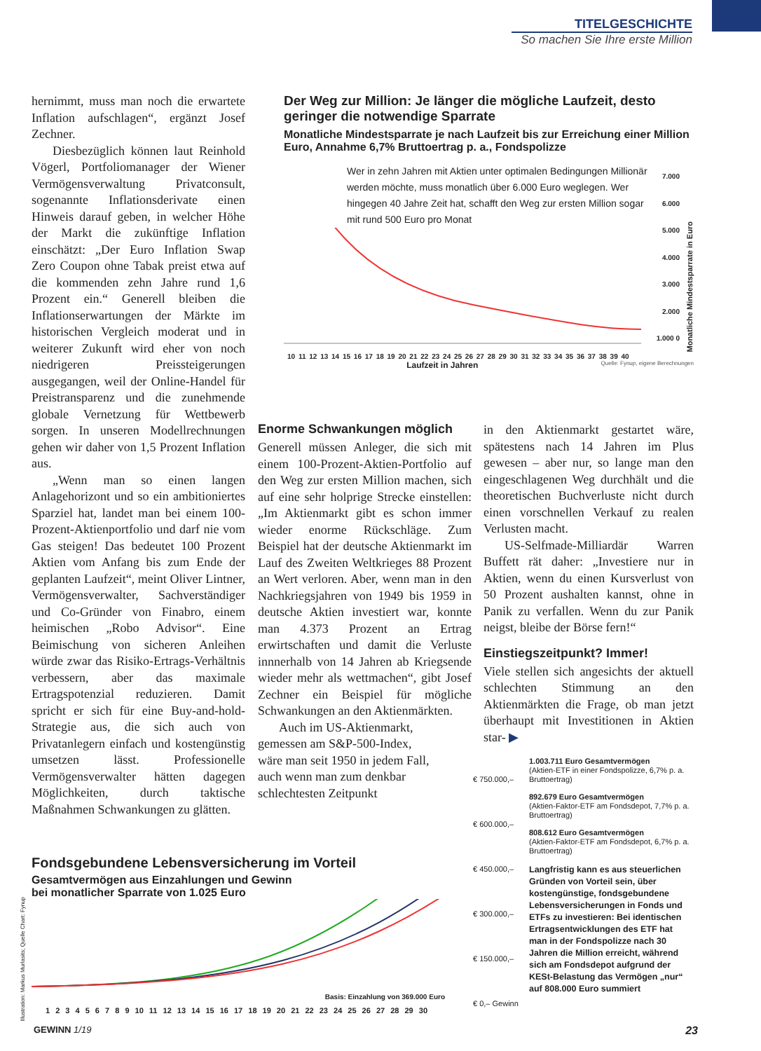TITELGESCHICHTE
So machen Sie Ihre erste Million
hernimmt, muss man noch die erwartete Inflation aufschlagen“, ergänzt Josef Zechner.
Diesbezüglich können laut Reinhold Vögerl, Portfoliomanager der Wiener Vermögensverwaltung Privatconsult, sogenannte Inflationsderivate einen Hinweis darauf geben, in welcher Höhe der Markt die zukünftige Inflation einschätzt: „Der Euro Inflation Swap Zero Coupon ohne Tabak preist etwa auf die kommenden zehn Jahre rund 1,6 Prozent ein.“ Generell bleiben die Inflationserwartungen der Märkte im historischen Vergleich moderat und in weiterer Zukunft wird eher von noch niedrigeren Preissteigerungen ausgegangen, weil der Online-Handel für Preistransparenz und die zunehmende globale Vernetzung für Wettbewerb sorgen. In unseren Modellrechnungen gehen wir daher von 1,5 Prozent Inflation aus.
„Wenn man so einen langen Anlagehorizont und so ein ambitioniertes Sparziel hat, landet man bei einem 100-Prozent-Aktienportfolio und darf nie vom Gas steigen! Das bedeutet 100 Prozent Aktien vom Anfang bis zum Ende der geplanten Laufzeit“, meint Oliver Lintner, Vermögensverwalter, Sachverständiger und Co-Gründer von Finabro, einem heimischen „Robo Advisor“. Eine Beimischung von sicheren Anleihen würde zwar das Risiko-Ertrags-Verhältnis verbessern, aber das maximale Ertragspotenzial reduzieren. Damit spricht er sich für eine Buy-and-hold-Strategie aus, die sich auch von Privatanlegern einfach und kostengünstig umsetzen lässt. Professionelle Vermögensverwalter hätten dagegen Möglichkeiten, durch taktische Maßnahmen Schwankungen zu glätten.
Der Weg zur Million: Je länger die mögliche Laufzeit, desto geringer die notwendige Sparrate
Monatliche Mindestsparrate je nach Laufzeit bis zur Erreichung einer Million Euro, Annahme 6,7% Bruttoertrag p. a., Fondspolizze
Wer in zehn Jahren mit Aktien unter optimalen Bedingungen Millionär werden möchte, muss monatlich über 6.000 Euro weglegen. Wer hingegen 40 Jahre Zeit hat, schafft den Weg zur ersten Million sogar mit rund 500 Euro pro Monat
7.000 6.000 5.000 4.000 3.000 2.000 1.000 0
Monatliche Mindestsparrate in Euro
10 11 12 13 14 15 16 17 18 19 20 21 22 23 24 25 26 27 28 29 30 31 32 33 34 35 36 37 38 39 40
Laufzeit in Jahren Quelle: Fynup, eigene Berechnungen
Enorme Schwankungen möglich
Generell müssen Anleger, die sich mit einem 100-Prozent-Aktien-Portfolio auf den Weg zur ersten Million machen, sich auf eine sehr holprige Strecke einstellen: „Im Aktienmarkt gibt es schon immer wieder enorme Rückschläge. Zum Beispiel hat der deutsche Aktienmarkt im Lauf des Zweiten Weltkrieges 88 Prozent an Wert verloren. Aber, wenn man in den Nachkriegsjahren von 1949 bis 1959 in deutsche Aktien investiert war, konnte man 4.373 Prozent an Ertrag erwirtschaften und damit die Verluste innnerhalb von 14 Jahren ab Kriegsende wieder mehr als wettmachen“, gibt Josef Zechner ein Beispiel für mögliche Schwankungen an den Aktienmärkten.
Auch im US-Aktienmarkt, gemessen am S&P-500-Index, wäre man seit 1950 in jedem Fall, auch wenn man zum denkbar schlechtesten Zeitpunkt
in den Aktienmarkt gestartet wäre, spätestens nach 14 Jahren im Plus gewesen – aber nur, so lange man den eingeschlagenen Weg durchhält und die theoretischen Buchverluste nicht durch einen vorschnellen Verkauf zu realen Verlusten macht.
US-Selfmade-Milliardär Warren Buffett rät daher: „Investiere nur in Aktien, wenn du einen Kursverlust von 50 Prozent aushalten kannst, ohne in Panik zu verfallen. Wenn du zur Panik neigst, bleibe der Börse fern!“
Einstiegszeitpunkt? Immer!
Viele stellen sich angesichts der aktuell schlechten Stimmung an den Aktienmärkten die Frage, ob man jetzt überhaupt mit Investitionen in Aktien star- ▶
Fondsgebundene Lebensversicherung im Vorteil
Gesamtvermögen aus Einzahlungen und Gewinn
bei monatlicher Sparrate von 1.025 Euro
Basis: Einzahlung von 369.000 Euro
1 2 3 4 5 6 7 8 9 10 11 12 13 14 15 16 17 18 19 20 21 22 23 24 25 26 27 28 29 30
€ 750.000,–
€ 600.000,–
€ 450.000,–
€ 300.000,–
€ 150.000,–
€ 0,– Gewinn
1.003.711 Euro Gesamtvermögen
(Aktien-ETF in einer Fondspolizze, 6,7% p. a. Bruttoertrag)
892.679 Euro Gesamtvermögen
(Aktien-Faktor-ETF am Fondsdepot, 7,7% p. a. Bruttoertrag)
808.612 Euro Gesamtvermögen
(Aktien-Faktor-ETF am Fondsdepot, 6,7% p. a. Bruttoertrag)
Langfristig kann es aus steuerlichen Gründen von Vorteil sein, über kostengünstige, fondsgebundene Lebensversicherungen in Fonds und ETFs zu investieren: Bei identischen Ertragsentwicklungen des ETF hat man in der Fondspolizze nach 30 Jahren die Million erreicht, während sich am Fondsdepot aufgrund der KESt-Belastung das Vermögen „nur“ auf 808.000 Euro summiert
Illustration: Markus Murlasits; Quelle Chart: Fynup
GEWINN 1/19 23